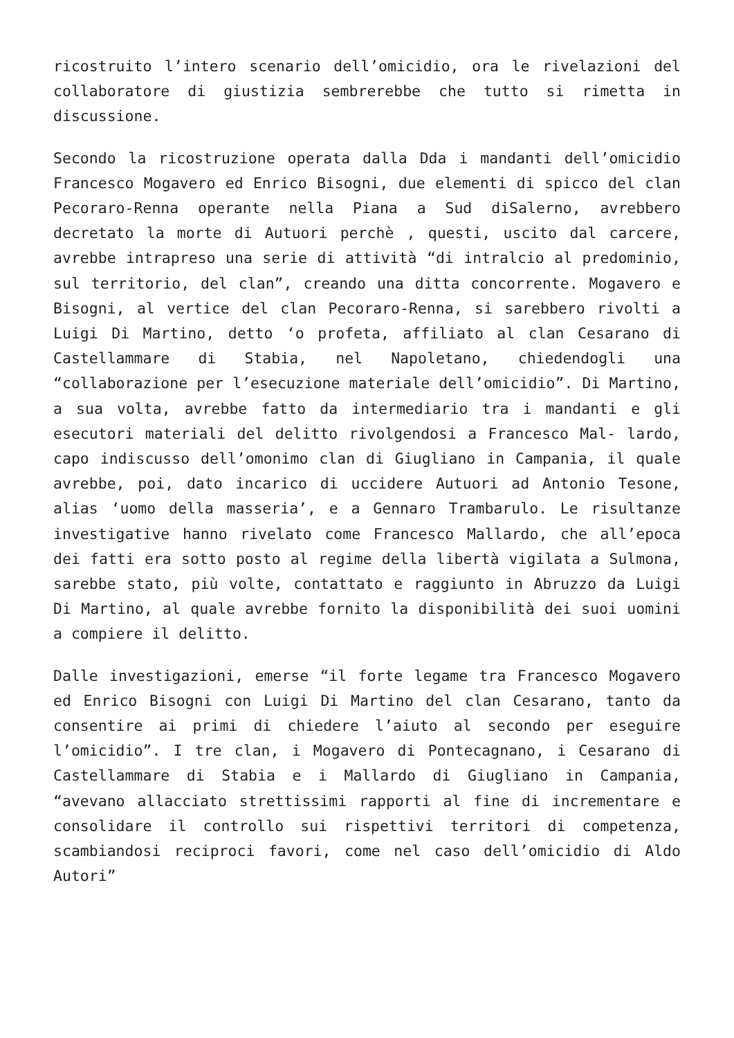ricostruito l’intero scenario dell’omicidio, ora le rivelazioni del collaboratore di giustizia sembrerebbe che tutto si rimetta in discussione.
Secondo la ricostruzione operata dalla Dda i mandanti dell’omicidio Francesco Mogavero ed Enrico Bisogni, due elementi di spicco del clan Pecoraro-Renna operante nella Piana a Sud diSalerno, avrebbero decretato la morte di Autuori perchè , questi, uscito dal carcere, avrebbe intrapreso una serie di attività “di intralcio al predominio, sul territorio, del clan”, creando una ditta concorrente. Mogavero e Bisogni, al vertice del clan Pecoraro-Renna, si sarebbero rivolti a Luigi Di Martino, detto ‘o profeta, affiliato al clan Cesarano di Castellammare di Stabia, nel Napoletano, chiedendogli una “collaborazione per l’esecuzione materiale dell’omicidio”. Di Martino, a sua volta, avrebbe fatto da intermediario tra i mandanti e gli esecutori materiali del delitto rivolgendosi a Francesco Mal- lardo, capo indiscusso dell’omonimo clan di Giugliano in Campania, il quale avrebbe, poi, dato incarico di uccidere Autuori ad Antonio Tesone, alias ‘uomo della masseria’, e a Gennaro Trambarulo. Le risultanze investigative hanno rivelato come Francesco Mallardo, che all’epoca dei fatti era sotto posto al regime della libertà vigilata a Sulmona, sarebbe stato, più volte, contattato e raggiunto in Abruzzo da Luigi Di Martino, al quale avrebbe fornito la disponibilità dei suoi uomini a compiere il delitto.
Dalle investigazioni, emerse “il forte legame tra Francesco Mogavero ed Enrico Bisogni con Luigi Di Martino del clan Cesarano, tanto da consentire ai primi di chiedere l’aiuto al secondo per eseguire l’omicidio”. I tre clan, i Mogavero di Pontecagnano, i Cesarano di Castellammare di Stabia e i Mallardo di Giugliano in Campania, “avevano allacciato strettissimi rapporti al fine di incrementare e consolidare il controllo sui rispettivi territori di competenza, scambiandosi reciproci favori, come nel caso dell’omicidio di Aldo Autori”